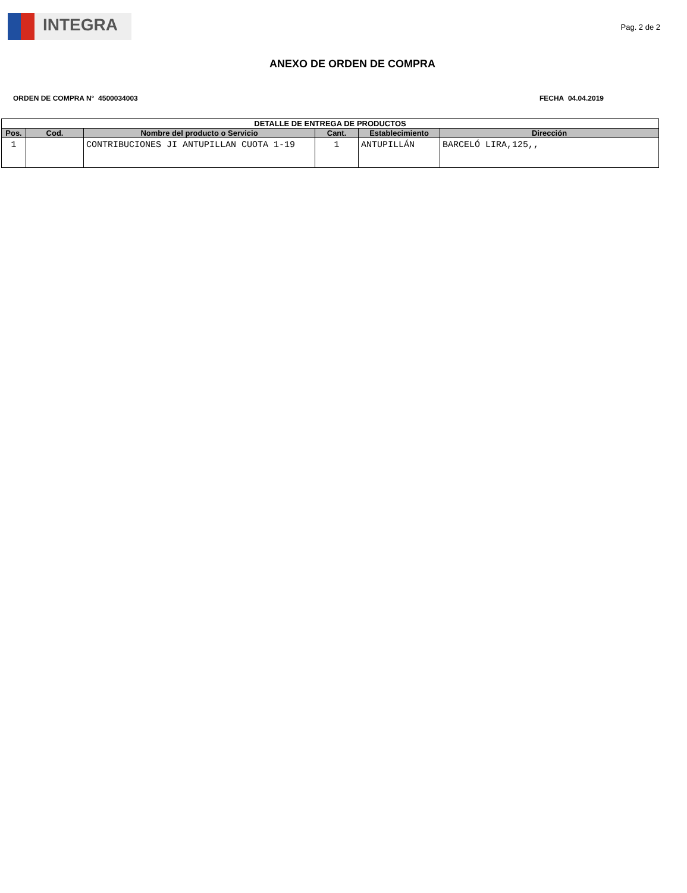INTEGRA
Pag. 2 de 2
ANEXO DE ORDEN DE COMPRA
ORDEN DE COMPRA N° 4500034003 FECHA 04.04.2019
| DETALLE DE ENTREGA DE PRODUCTOS | | | | | |
| --- | --- | --- | --- | --- | --- |
| Pos. | Cod. | Nombre del producto o Servicio | Cant. | Establecimiento | Dirección |
| 1 | | CONTRIBUCIONES JI ANTUPILLAN CUOTA 1-19 | 1 | ANTUPILLÁN | BARCELÓ LIRA,125,, |